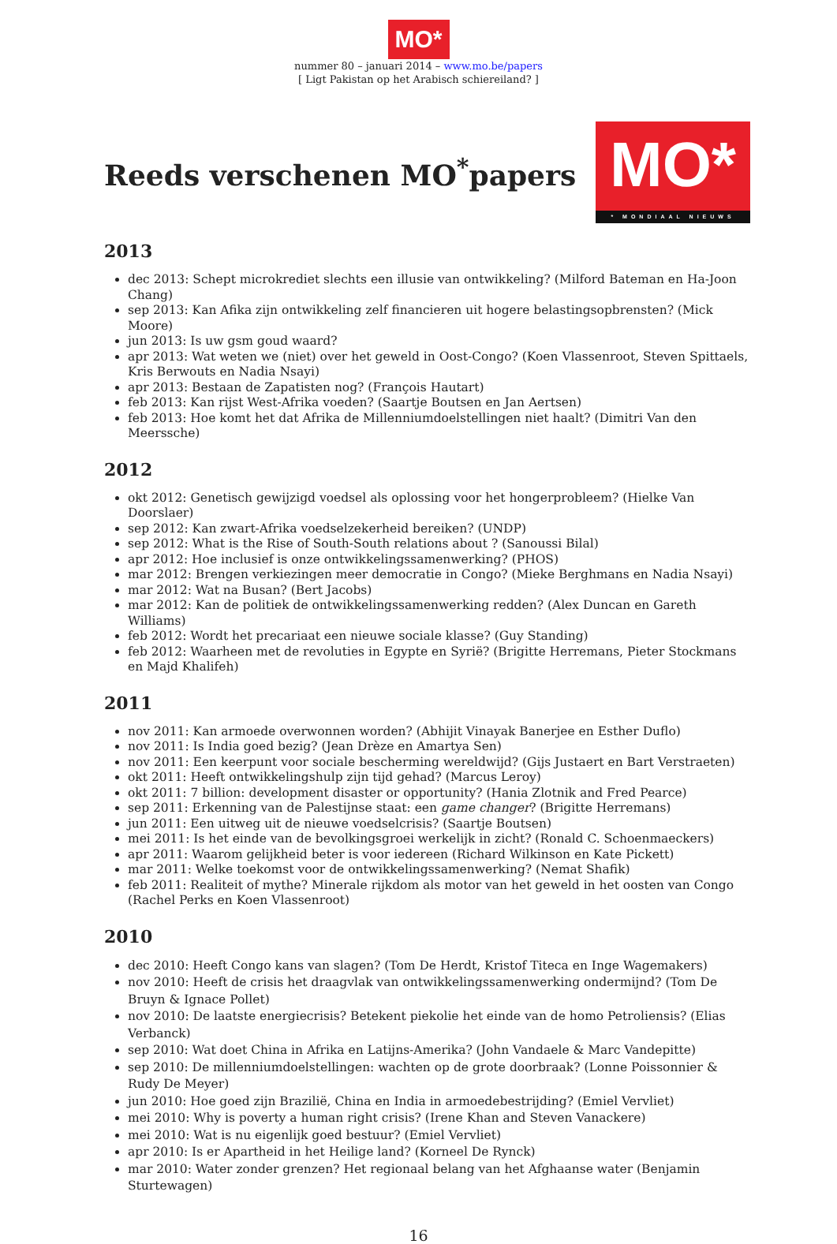MO*
nummer 80 – januari 2014 – www.mo.be/papers
[ Ligt Pakistan op het Arabisch schiereiland? ]
Reeds verschenen MO<sup>*</sup>papers
MO*
* MONDIAAL NIEUWS
2013
dec 2013: Schept microkrediet slechts een illusie van ontwikkeling? (Milford Bateman en Ha-Joon Chang)
sep 2013: Kan Afika zijn ontwikkeling zelf financieren uit hogere belastingsopbrensten? (Mick Moore)
jun 2013: Is uw gsm goud waard?
apr 2013: Wat weten we (niet) over het geweld in Oost-Congo? (Koen Vlassenroot, Steven Spittaels, Kris Berwouts en Nadia Nsayi)
apr 2013: Bestaan de Zapatisten nog? (François Hautart)
feb 2013: Kan rijst West-Afrika voeden? (Saartje Boutsen en Jan Aertsen)
feb 2013: Hoe komt het dat Afrika de Millenniumdoelstellingen niet haalt? (Dimitri Van den Meerssche)
2012
okt 2012: Genetisch gewijzigd voedsel als oplossing voor het hongerprobleem? (Hielke Van Doorslaer)
sep 2012: Kan zwart-Afrika voedselzekerheid bereiken? (UNDP)
sep 2012: What is the Rise of South-South relations about ? (Sanoussi Bilal)
apr 2012: Hoe inclusief is onze ontwikkelingssamenwerking? (PHOS)
mar 2012: Brengen verkiezingen meer democratie in Congo? (Mieke Berghmans en Nadia Nsayi)
mar 2012: Wat na Busan? (Bert Jacobs)
mar 2012: Kan de politiek de ontwikkelingssamenwerking redden? (Alex Duncan en Gareth Williams)
feb 2012: Wordt het precariaat een nieuwe sociale klasse? (Guy Standing)
feb 2012: Waarheen met de revoluties in Egypte en Syrië? (Brigitte Herremans, Pieter Stockmans en Majd Khalifeh)
2011
nov 2011: Kan armoede overwonnen worden? (Abhijit Vinayak Banerjee en Esther Duflo)
nov 2011: Is India goed bezig? (Jean Drèze en Amartya Sen)
nov 2011: Een keerpunt voor sociale bescherming wereldwijd? (Gijs Justaert en Bart Verstraeten)
okt 2011: Heeft ontwikkelingshulp zijn tijd gehad? (Marcus Leroy)
okt 2011: 7 billion: development disaster or opportunity? (Hania Zlotnik and Fred Pearce)
sep 2011: Erkenning van de Palestijnse staat: een game changer? (Brigitte Herremans)
jun 2011: Een uitweg uit de nieuwe voedselcrisis? (Saartje Boutsen)
mei 2011: Is het einde van de bevolkingsgroei werkelijk in zicht? (Ronald C. Schoenmaeckers)
apr 2011: Waarom gelijkheid beter is voor iedereen (Richard Wilkinson en Kate Pickett)
mar 2011: Welke toekomst voor de ontwikkelingssamenwerking? (Nemat Shafik)
feb 2011: Realiteit of mythe? Minerale rijkdom als motor van het geweld in het oosten van Congo (Rachel Perks en Koen Vlassenroot)
2010
dec 2010: Heeft Congo kans van slagen? (Tom De Herdt, Kristof Titeca en Inge Wagemakers)
nov 2010: Heeft de crisis het draagvlak van ontwikkelingssamenwerking ondermijnd? (Tom De Bruyn & Ignace Pollet)
nov 2010: De laatste energiecrisis? Betekent piekolie het einde van de homo Petroliensis? (Elias Verbanck)
sep 2010: Wat doet China in Afrika en Latijns-Amerika? (John Vandaele & Marc Vandepitte)
sep 2010: De millenniumdoelstellingen: wachten op de grote doorbraak? (Lonne Poissonnier & Rudy De Meyer)
jun 2010: Hoe goed zijn Brazilië, China en India in armoedebestrijding? (Emiel Vervliet)
mei 2010: Why is poverty a human right crisis? (Irene Khan and Steven Vanackere)
mei 2010: Wat is nu eigenlijk goed bestuur? (Emiel Vervliet)
apr 2010: Is er Apartheid in het Heilige land? (Korneel De Rynck)
mar 2010: Water zonder grenzen? Het regionaal belang van het Afghaanse water (Benjamin Sturtewagen)
16